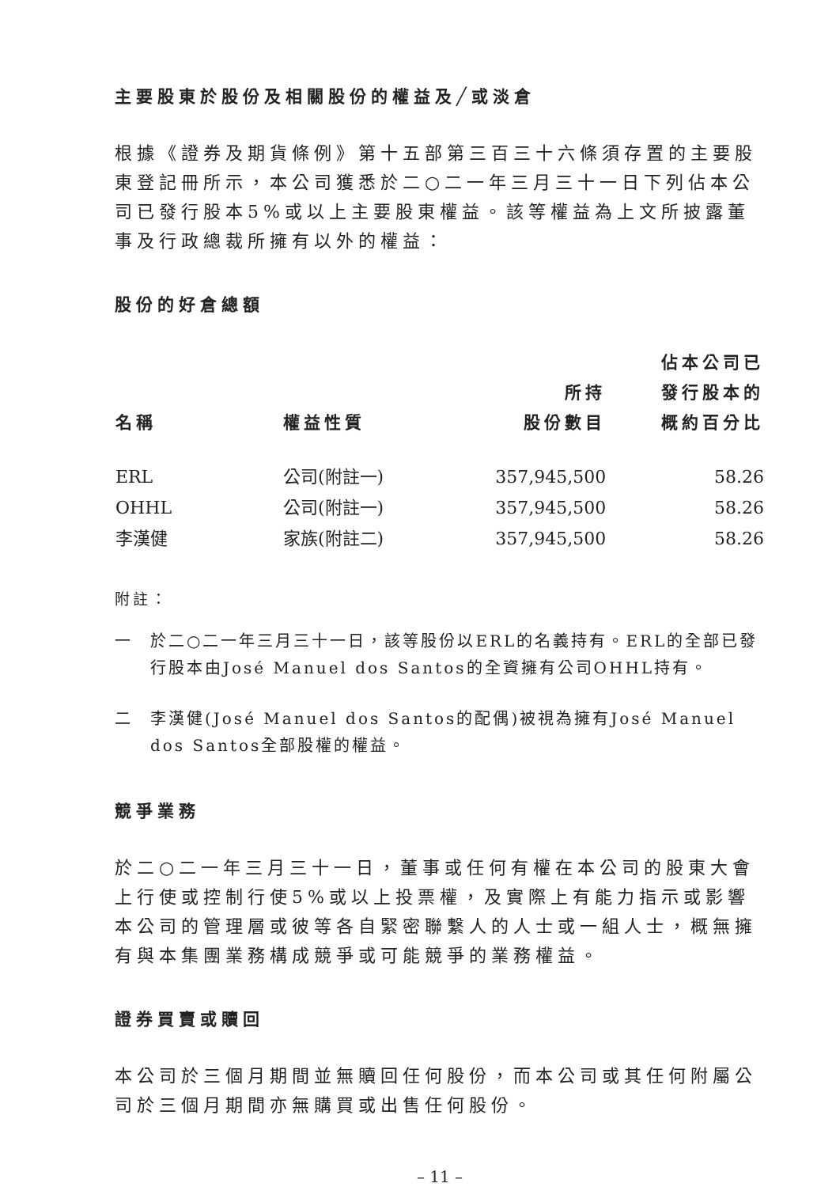主要股東於股份及相關股份的權益及╱或淡倉
根據《證券及期貨條例》第十五部第三百三十六條須存置的主要股東登記冊所示，本公司獲悉於二○二一年三月三十一日下列佔本公司已發行股本5%或以上主要股東權益。該等權益為上文所披露董事及行政總裁所擁有以外的權益：
股份的好倉總額
| 名稱 | 權益性質 | 所持 股份數目 | 佔本公司已 發行股本的 概約百分比 |
| --- | --- | --- | --- |
| ERL | 公司(附註一) | 357,945,500 | 58.26 |
| OHHL | 公司(附註一) | 357,945,500 | 58.26 |
| 李漢健 | 家族(附註二) | 357,945,500 | 58.26 |
附註：
一 於二○二一年三月三十一日，該等股份以ERL的名義持有。ERL的全部已發行股本由José Manuel dos Santos的全資擁有公司OHHL持有。
二 李漢健(José Manuel dos Santos的配偶)被視為擁有José Manuel dos Santos全部股權的權益。
競爭業務
於二○二一年三月三十一日，董事或任何有權在本公司的股東大會上行使或控制行使5%或以上投票權，及實際上有能力指示或影響本公司的管理層或彼等各自緊密聯繫人的人士或一組人士，概無擁有與本集團業務構成競爭或可能競爭的業務權益。
證券買賣或贖回
本公司於三個月期間並無贖回任何股份，而本公司或其任何附屬公司於三個月期間亦無購買或出售任何股份。
– 11 –